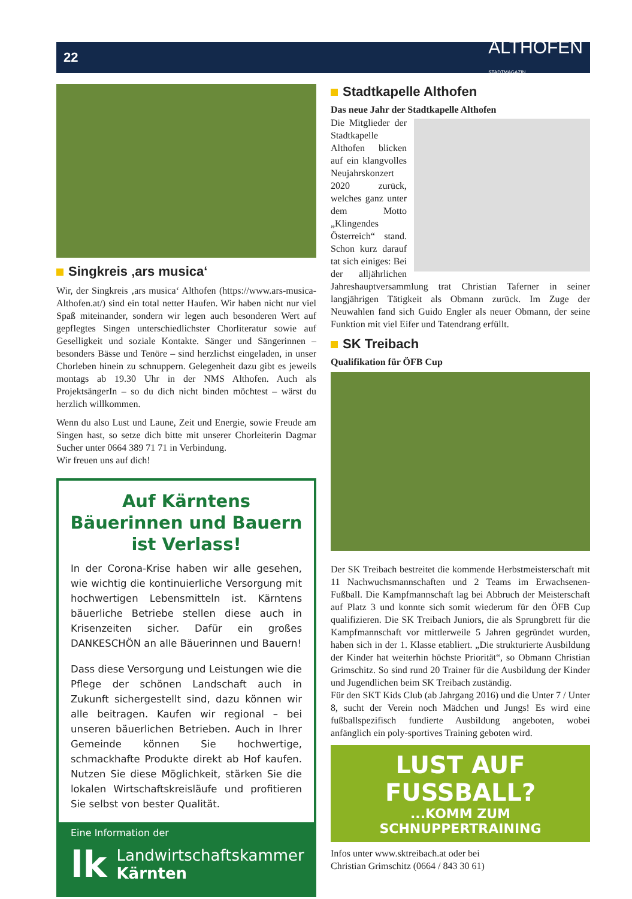22
ALTHOFEN
STADTMAGAZIN
Singkreis ‚ars musica‘
Wir, der Singkreis ‚ars musica‘ Althofen (https://www.ars-musica-Althofen.at/) sind ein total netter Haufen. Wir haben nicht nur viel Spaß miteinander, sondern wir legen auch besonderen Wert auf gepflegtes Singen unterschiedlichster Chorliteratur sowie auf Geselligkeit und soziale Kontakte. Sänger und Sängerinnen – besonders Bässe und Tenöre – sind herzlichst eingeladen, in unser Chorleben hinein zu schnuppern. Gelegenheit dazu gibt es jeweils montags ab 19.30 Uhr in der NMS Althofen. Auch als ProjektsängerIn – so du dich nicht binden möchtest – wärst du herzlich willkommen.
Wenn du also Lust und Laune, Zeit und Energie, sowie Freude am Singen hast, so setze dich bitte mit unserer Chorleiterin Dagmar Sucher unter 0664 389 71 71 in Verbindung.
Wir freuen uns auf dich!
Auf Kärntens Bäuerinnen und Bauern ist Verlass!
In der Corona-Krise haben wir alle gesehen, wie wichtig die kontinuierliche Versorgung mit hochwertigen Lebensmitteln ist. Kärntens bäuerliche Betriebe stellen diese auch in Krisenzeiten sicher. Dafür ein großes DANKESCHÖN an alle Bäuerinnen und Bauern!
Dass diese Versorgung und Leistungen wie die Pflege der schönen Landschaft auch in Zukunft sichergestellt sind, dazu können wir alle beitragen. Kaufen wir regional – bei unseren bäuerlichen Betrieben. Auch in Ihrer Gemeinde können Sie hochwertige, schmackhafte Produkte direkt ab Hof kaufen. Nutzen Sie diese Möglichkeit, stärken Sie die lokalen Wirtschaftskreisläufe und profitieren Sie selbst von bester Qualität.
Eine Information der
lk
Landwirtschaftskammer
Kärnten
Stadtkapelle Althofen
Das neue Jahr der Stadtkapelle Althofen
Die Mitglieder der Stadtkapelle Althofen blicken auf ein klangvolles Neujahrskonzert 2020 zurück, welches ganz unter dem Motto „Klingendes Österreich“ stand. Schon kurz darauf tat sich einiges: Bei der alljährlichen Jahreshauptversammlung trat Christian Taferner in seiner langjährigen Tätigkeit als Obmann zurück. Im Zuge der Neuwahlen fand sich Guido Engler als neuer Obmann, der seine Funktion mit viel Eifer und Tatendrang erfüllt.
SK Treibach
Qualifikation für ÖFB Cup
Der SK Treibach bestreitet die kommende Herbstmeisterschaft mit 11 Nachwuchsmannschaften und 2 Teams im Erwachsenen-Fußball. Die Kampfmannschaft lag bei Abbruch der Meisterschaft auf Platz 3 und konnte sich somit wiederum für den ÖFB Cup qualifizieren. Die SK Treibach Juniors, die als Sprungbrett für die Kampfmannschaft vor mittlerweile 5 Jahren gegründet wurden, haben sich in der 1. Klasse etabliert. „Die strukturierte Ausbildung der Kinder hat weiterhin höchste Priorität“, so Obmann Christian Grimschitz. So sind rund 20 Trainer für die Ausbildung der Kinder und Jugendlichen beim SK Treibach zuständig.
Für den SKT Kids Club (ab Jahrgang 2016) und die Unter 7 / Unter 8, sucht der Verein noch Mädchen und Jungs! Es wird eine fußballspezifisch fundierte Ausbildung angeboten, wobei anfänglich ein poly-sportives Training geboten wird.
LUST AUF FUSSBALL?
...KOMM ZUM SCHNUPPERTRAINING
Infos unter www.sktreibach.at oder bei
Christian Grimschitz (0664 / 843 30 61)